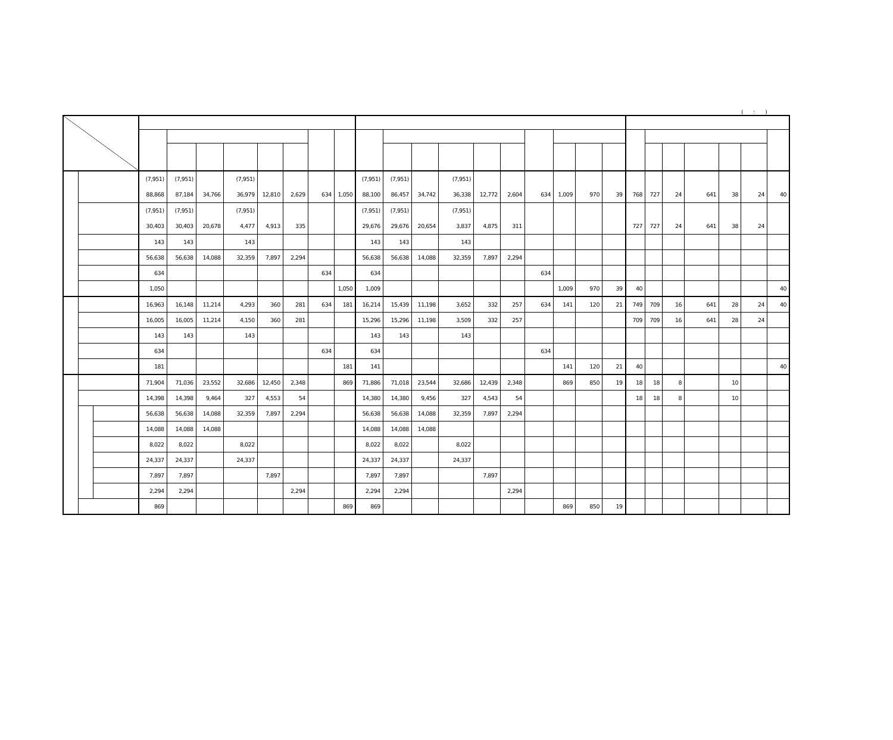( : )
| | | | (7,951) 88,868 | (7,951) 87,184 | 34,766 | (7,951) 36,979 | 12,810 | 2,629 | 634 | 1,050 | (7,951) 88,100 | (7,951) 86,457 | 34,742 | (7,951) 36,338 | 12,772 | 2,604 | 634 | 1,009 | 970 | 39 | 768 | 727 | 24 | 641 | 38 | 24 | 40 |
| | | | (7,951) 30,403 | (7,951) 30,403 | 20,678 | (7,951) 4,477 | 4,913 | 335 | | | (7,951) 29,676 | (7,951) 29,676 | 20,654 | (7,951) 3,837 | 4,875 | 311 | | | | | 727 | 727 | 24 | 641 | 38 | 24 | |
| | | | 143 | 143 | | 143 | | | | | 143 | 143 | | 143 | | | | | | | | | | | | | |
| | | | 56,638 | 56,638 | 14,088 | 32,359 | 7,897 | 2,294 | | | 56,638 | 56,638 | 14,088 | 32,359 | 7,897 | 2,294 | | | | | | | | | | | |
| | | | 634 | | | | | | 634 | | 634 | | | | | | 634 | | | | | | | | | | |
| | | | 1,050 | | | | | | | 1,050 | 1,009 | | | | | | | 1,009 | 970 | 39 | 40 | | | | | | 40 |
| | | | 16,963 | 16,148 | 11,214 | 4,293 | 360 | 281 | 634 | 181 | 16,214 | 15,439 | 11,198 | 3,652 | 332 | 257 | 634 | 141 | 120 | 21 | 749 | 709 | 16 | 641 | 28 | 24 | 40 |
| | | | 16,005 | 16,005 | 11,214 | 4,150 | 360 | 281 | | | 15,296 | 15,296 | 11,198 | 3,509 | 332 | 257 | | | | | 709 | 709 | 16 | 641 | 28 | 24 | |
| | | | 143 | 143 | | 143 | | | | | 143 | 143 | | 143 | | | | | | | | | | | | | |
| | | | 634 | | | | | | 634 | | 634 | | | | | | 634 | | | | | | | | | | |
| | | | 181 | | | | | | | 181 | 141 | | | | | | | 141 | 120 | 21 | 40 | | | | | | 40 |
| | | | 71,904 | 71,036 | 23,552 | 32,686 | 12,450 | 2,348 | | 869 | 71,886 | 71,018 | 23,544 | 32,686 | 12,439 | 2,348 | | 869 | 850 | 19 | 18 | 18 | 8 | | 10 | | |
| | | | 14,398 | 14,398 | 9,464 | 327 | 4,553 | 54 | | | 14,380 | 14,380 | 9,456 | 327 | 4,543 | 54 | | | | | 18 | 18 | 8 | | 10 | | |
| | | | 56,638 | 56,638 | 14,088 | 32,359 | 7,897 | 2,294 | | | 56,638 | 56,638 | 14,088 | 32,359 | 7,897 | 2,294 | | | | | | | | | | | |
| | | | 14,088 | 14,088 | 14,088 | | | | | | 14,088 | 14,088 | 14,088 | | | | | | | | | | | | | | |
| | | | 8,022 | 8,022 | | 8,022 | | | | | 8,022 | 8,022 | | 8,022 | | | | | | | | | | | | | |
| | | | 24,337 | 24,337 | | 24,337 | | | | | 24,337 | 24,337 | | 24,337 | | | | | | | | | | | | | |
| | | | 7,897 | 7,897 | | | 7,897 | | | | 7,897 | 7,897 | | | 7,897 | | | | | | | | | | | | |
| | | | 2,294 | 2,294 | | | | 2,294 | | | 2,294 | 2,294 | | | | 2,294 | | | | | | | | | | | |
| | | | 869 | | | | | | | 869 | 869 | | | | | | | 869 | 850 | 19 | | | | | | | |